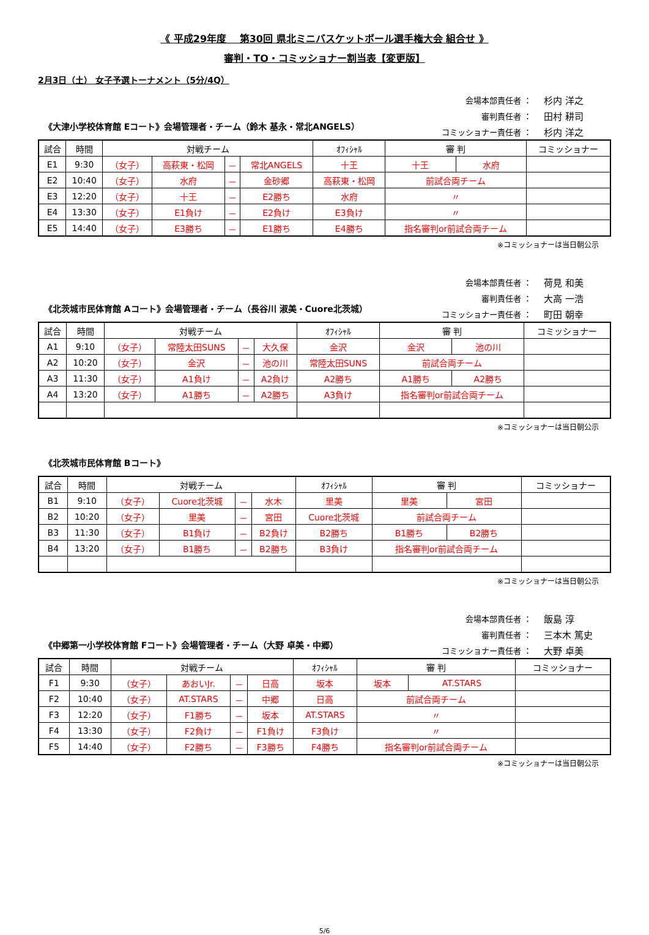《 平成29年度　 第30回 県北ミニバスケットボール選手権大会 組合せ 》
審判・TO・コミッショナー割当表【変更版】
2月3日（土） 女子予選トーナメント（5分/4Q）
《大津小学校体育館 Eコート》会場管理者・チーム（鈴木 基永・常北ANGELS）
会場本部責任者 ： 杉内 洋之
審判責任者 ： 田村 耕司
コミッショナー責任者 ： 杉内 洋之
| 試合 | 時間 | 対戦チーム | | | | ｵﾌｨｼｬﾙ | 審 判 | | コミッショナー |
| --- | --- | --- | --- | --- | --- | --- | --- | --- | --- |
| E1 | 9:30 | （女子） | 高萩東・松岡 | － | 常北ANGELS | 十王 | 十王 | 水府 | |
| E2 | 10:40 | （女子） | 水府 | － | 金砂郷 | 高萩東・松岡 | 前試合両チーム | | |
| E3 | 12:20 | （女子） | 十王 | － | E2勝ち | 水府 | 〃 | | |
| E4 | 13:30 | （女子） | E1負け | － | E2負け | E3負け | 〃 | | |
| E5 | 14:40 | （女子） | E3勝ち | － | E1勝ち | E4勝ち | 指名審判or前試合両チーム | | |
※コミッショナーは当日朝公示
《北茨城市民体育館 Aコート》会場管理者・チーム（長谷川 淑美・Cuore北茨城）
会場本部責任者 ： 荷見 和美
審判責任者 ： 大高 一浩
コミッショナー責任者 ： 町田 朝幸
| 試合 | 時間 | 対戦チーム | | | | ｵﾌｨｼｬﾙ | 審 判 | | コミッショナー |
| --- | --- | --- | --- | --- | --- | --- | --- | --- | --- |
| A1 | 9:10 | （女子） | 常陸太田SUNS | － | 大久保 | 金沢 | 金沢 | 池の川 | |
| A2 | 10:20 | （女子） | 金沢 | － | 池の川 | 常陸太田SUNS | 前試合両チーム | | |
| A3 | 11:30 | （女子） | A1負け | － | A2負け | A2勝ち | A1勝ち | A2勝ち | |
| A4 | 13:20 | （女子） | A1勝ち | － | A2勝ち | A3負け | 指名審判or前試合両チーム | | |
※コミッショナーは当日朝公示
《北茨城市民体育館 Bコート》
| 試合 | 時間 | 対戦チーム | | | | ｵﾌｨｼｬﾙ | 審 判 | | コミッショナー |
| --- | --- | --- | --- | --- | --- | --- | --- | --- | --- |
| B1 | 9:10 | （女子） | Cuore北茨城 | － | 水木 | 里美 | 里美 | 宮田 | |
| B2 | 10:20 | （女子） | 里美 | － | 宮田 | Cuore北茨城 | 前試合両チーム | | |
| B3 | 11:30 | （女子） | B1負け | － | B2負け | B2勝ち | B1勝ち | B2勝ち | |
| B4 | 13:20 | （女子） | B1勝ち | － | B2勝ち | B3負け | 指名審判or前試合両チーム | | |
※コミッショナーは当日朝公示
《中郷第一小学校体育館 Fコート》会場管理者・チーム（大野 卓美・中郷）
会場本部責任者 ： 飯島 淳
審判責任者 ： 三本木 篤史
コミッショナー責任者 ： 大野 卓美
| 試合 | 時間 | 対戦チーム | | | | ｵﾌｨｼｬﾙ | 審 判 | | コミッショナー |
| --- | --- | --- | --- | --- | --- | --- | --- | --- | --- |
| F1 | 9:30 | （女子） | あおいJr. | － | 日高 | 坂本 | 坂本 | AT.STARS | |
| F2 | 10:40 | （女子） | AT.STARS | － | 中郷 | 日高 | 前試合両チーム | | |
| F3 | 12:20 | （女子） | F1勝ち | － | 坂本 | AT.STARS | 〃 | | |
| F4 | 13:30 | （女子） | F2負け | － | F1負け | F3負け | 〃 | | |
| F5 | 14:40 | （女子） | F2勝ち | － | F3勝ち | F4勝ち | 指名審判or前試合両チーム | | |
※コミッショナーは当日朝公示
5/6